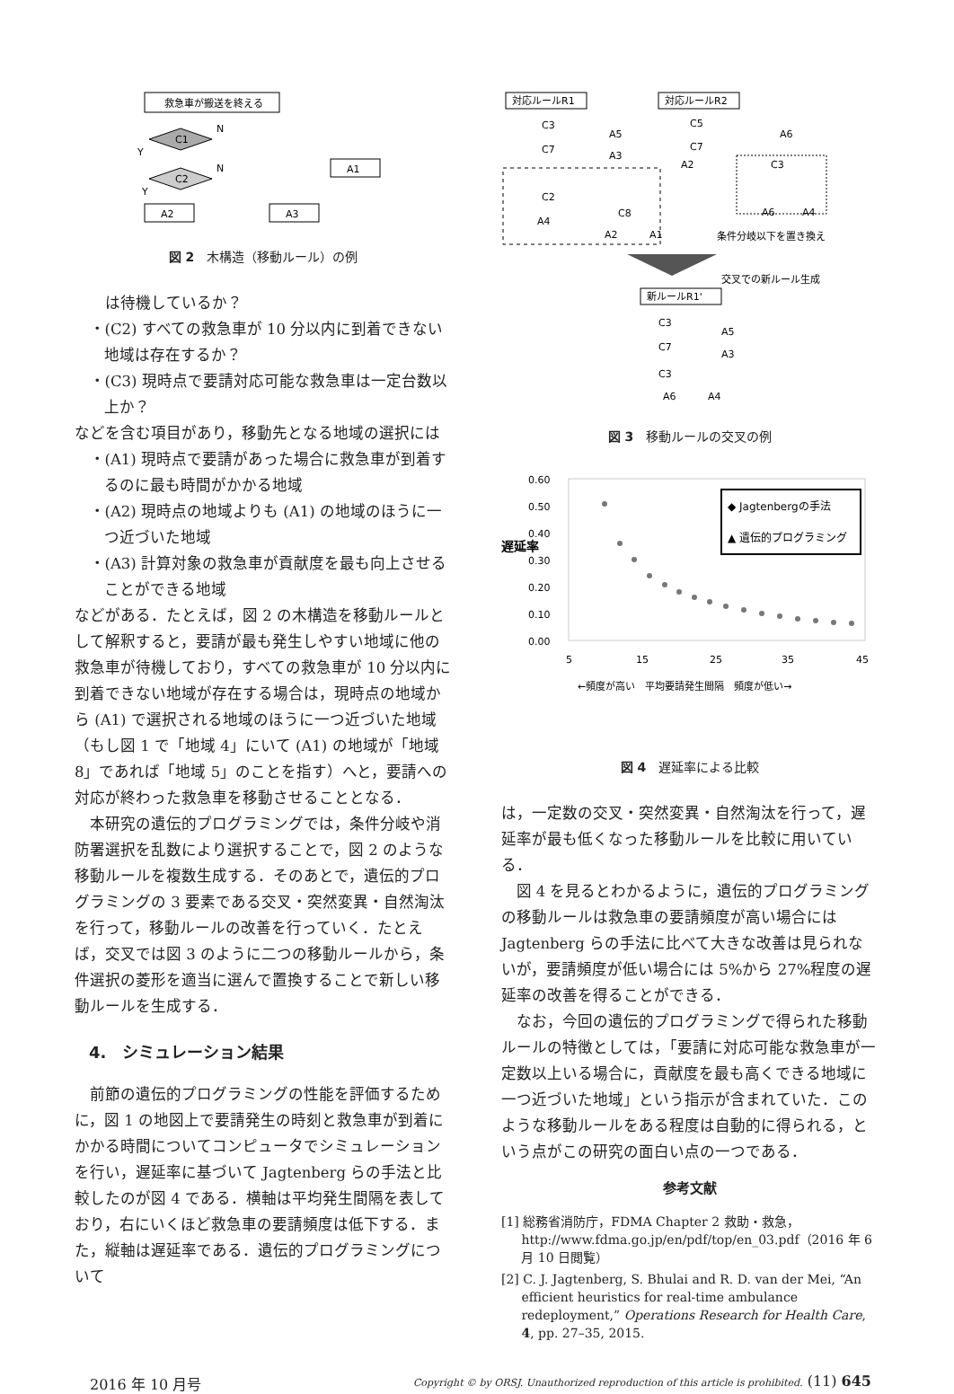救急車が搬送を終える
C1
C2
N
N
Y
Y
A1
A2
A3
図 2　木構造（移動ルール）の例
　は待機しているか？
・(C2) すべての救急車が 10 分以内に到着できない地域は存在するか？
・(C3) 現時点で要請対応可能な救急車は一定台数以上か？
などを含む項目があり，移動先となる地域の選択には
・(A1) 現時点で要請があった場合に救急車が到着するのに最も時間がかかる地域
・(A2) 現時点の地域よりも (A1) の地域のほうに一つ近づいた地域
・(A3) 計算対象の救急車が貢献度を最も向上させることができる地域
などがある．たとえば，図 2 の木構造を移動ルールとして解釈すると，要請が最も発生しやすい地域に他の救急車が待機しており，すべての救急車が 10 分以内に到着できない地域が存在する場合は，現時点の地域から (A1) で選択される地域のほうに一つ近づいた地域（もし図 1 で「地域 4」にいて (A1) の地域が「地域 8」であれば「地域 5」のことを指す）へと，要請への対応が終わった救急車を移動させることとなる．
本研究の遺伝的プログラミングでは，条件分岐や消防署選択を乱数により選択することで，図 2 のような移動ルールを複数生成する．そのあとで，遺伝的プログラミングの 3 要素である交叉・突然変異・自然淘汰を行って，移動ルールの改善を行っていく．たとえば，交叉では図 3 のように二つの移動ルールから，条件選択の菱形を適当に選んで置換することで新しい移動ルールを生成する．
4.　シミュレーション結果
前節の遺伝的プログラミングの性能を評価するために，図 1 の地図上で要請発生の時刻と救急車が到着にかかる時間についてコンピュータでシミュレーションを行い，遅延率に基づいて Jagtenberg らの手法と比較したのが図 4 である．横軸は平均発生間隔を表しており，右にいくほど救急車の要請頻度は低下する．また，縦軸は遅延率である．遺伝的プログラミングについて
対応ルールR1
対応ルールR2
C3
C7
C2
C8
A5
A3
A4
A2
A1
C5
C7
A6
A2
C3
A6
A4
条件分岐以下を置き換え
交叉での新ルール生成
新ルールR1'
C3
A5
C7
A3
C3
A6
A4
図 3　移動ルールの交叉の例
0.60
0.50
0.40
0.30
0.20
0.10
0.00
遅延率
5
15
25
35
45
◆ Jagtenbergの手法
▲ 遺伝的プログラミング
←頻度が高い　平均要請発生間隔　頻度が低い→
図 4　遅延率による比較
は，一定数の交叉・突然変異・自然淘汰を行って，遅延率が最も低くなった移動ルールを比較に用いている．
図 4 を見るとわかるように，遺伝的プログラミングの移動ルールは救急車の要請頻度が高い場合には Jagtenberg らの手法に比べて大きな改善は見られないが，要請頻度が低い場合には 5%から 27%程度の遅延率の改善を得ることができる．
なお，今回の遺伝的プログラミングで得られた移動ルールの特徴としては，「要請に対応可能な救急車が一定数以上いる場合に，貢献度を最も高くできる地域に一つ近づいた地域」という指示が含まれていた．このような移動ルールをある程度は自動的に得られる，という点がこの研究の面白い点の一つである．
参考文献
[1] 総務省消防庁，FDMA Chapter 2 救助・救急，http://www.fdma.go.jp/en/pdf/top/en_03.pdf（2016 年 6 月 10 日閲覧）
[2] C. J. Jagtenberg, S. Bhulai and R. D. van der Mei, “An efficient heuristics for real-time ambulance redeployment,” Operations Research for Health Care, 4, pp. 27–35, 2015.
2016 年 10 月号 Copyright © by ORSJ. Unauthorized reproduction of this article is prohibited. (11) 645